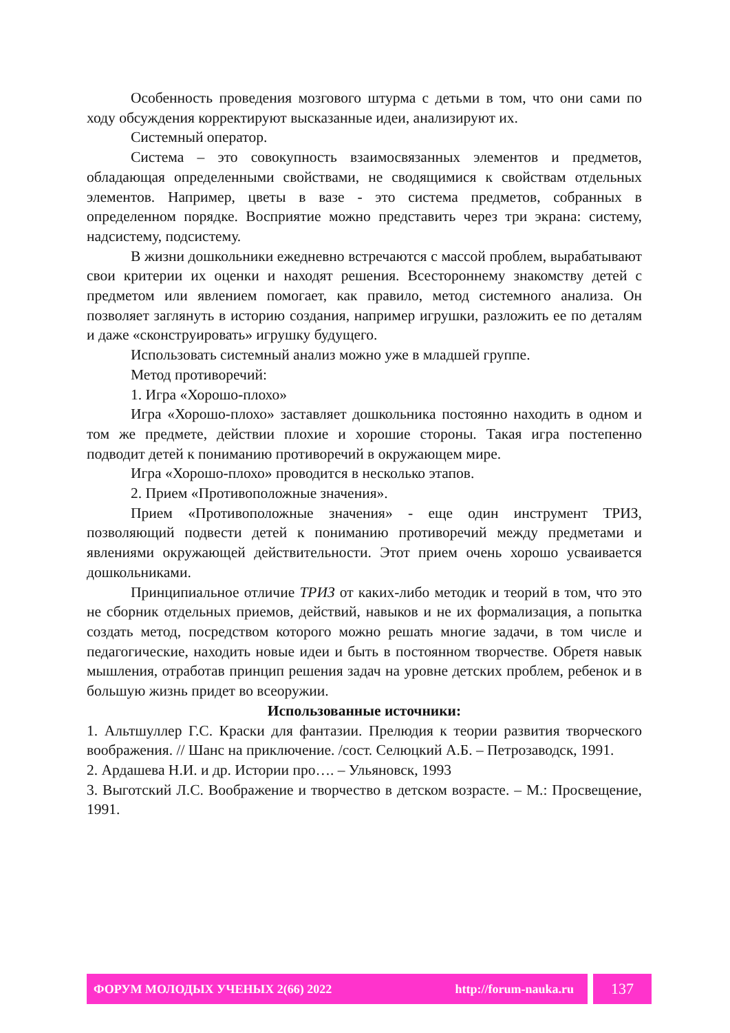Особенность проведения мозгового штурма с детьми в том, что они сами по ходу обсуждения корректируют высказанные идеи, анализируют их.
Системный оператор.
Система – это совокупность взаимосвязанных элементов и предметов, обладающая определенными свойствами, не сводящимися к свойствам отдельных элементов. Например, цветы в вазе - это система предметов, собранных в определенном порядке. Восприятие можно представить через три экрана: систему, надсистему, подсистему.
В жизни дошкольники ежедневно встречаются с массой проблем, вырабатывают свои критерии их оценки и находят решения. Всестороннему знакомству детей с предметом или явлением помогает, как правило, метод системного анализа. Он позволяет заглянуть в историю создания, например игрушки, разложить ее по деталям и даже «сконструировать» игрушку будущего.
Использовать системный анализ можно уже в младшей группе.
Метод противоречий:
1. Игра «Хорошо-плохо»
Игра «Хорошо-плохо» заставляет дошкольника постоянно находить в одном и том же предмете, действии плохие и хорошие стороны. Такая игра постепенно подводит детей к пониманию противоречий в окружающем мире.
Игра «Хорошо-плохо» проводится в несколько этапов.
2. Прием «Противоположные значения».
Прием «Противоположные значения» - еще один инструмент ТРИЗ, позволяющий подвести детей к пониманию противоречий между предметами и явлениями окружающей действительности. Этот прием очень хорошо усваивается дошкольниками.
Принципиальное отличие ТРИЗ от каких-либо методик и теорий в том, что это не сборник отдельных приемов, действий, навыков и не их формализация, а попытка создать метод, посредством которого можно решать многие задачи, в том числе и педагогические, находить новые идеи и быть в постоянном творчестве. Обретя навык мышления, отработав принцип решения задач на уровне детских проблем, ребенок и в большую жизнь придет во всеоружии.
Использованные источники:
1. Альтшуллер Г.С. Краски для фантазии. Прелюдия к теории развития творческого воображения. // Шанс на приключение. /сост. Селюцкий А.Б. – Петрозаводск, 1991.
2. Ардашева Н.И. и др. Истории про…. – Ульяновск, 1993
3. Выготский Л.С. Воображение и творчество в детском возрасте. – М.: Просвещение, 1991.
ФОРУМ МОЛОДЫХ УЧЕНЫХ 2(66) 2022 http://forum-nauka.ru
137